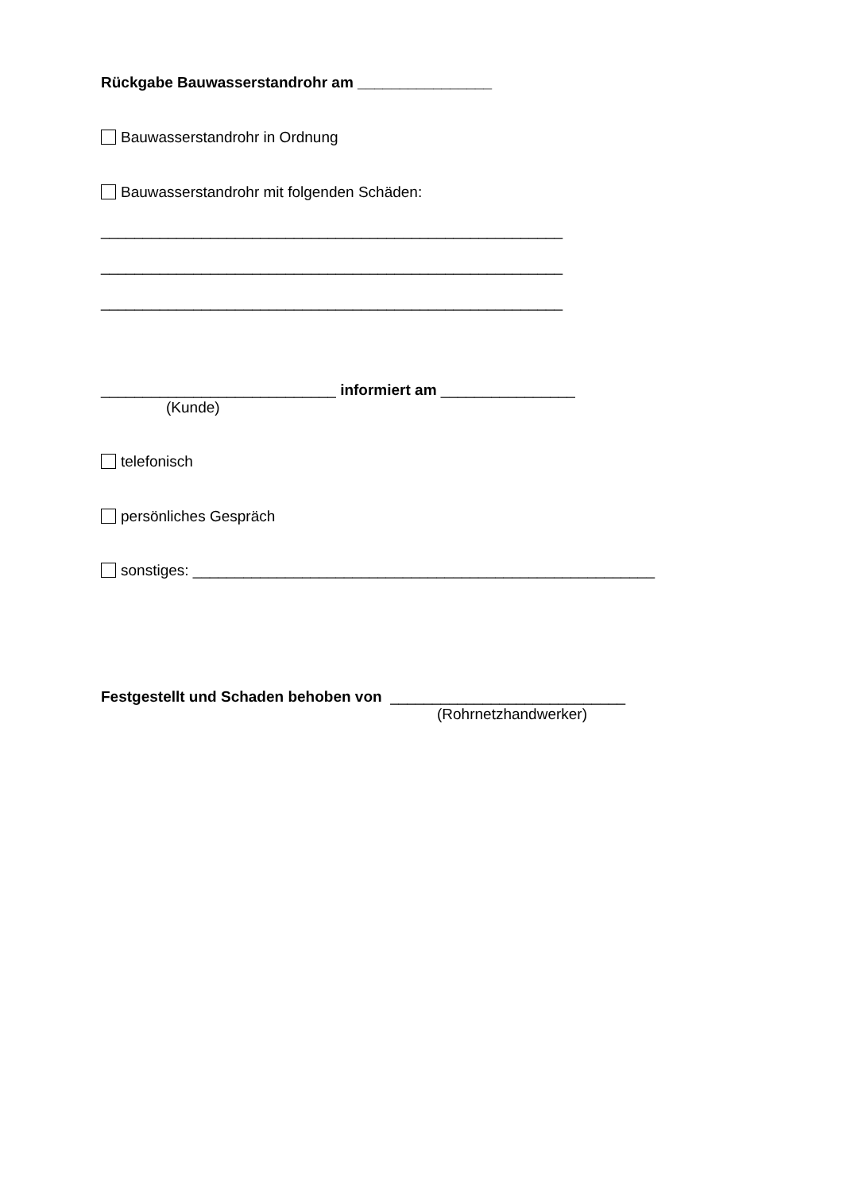Rückgabe Bauwasserstandrohr am ________________
Bauwasserstandrohr in Ordnung
Bauwasserstandrohr mit folgenden Schäden:
_______________________________________________________
_______________________________________________________
_______________________________________________________
____________________________ informiert am ________________
(Kunde)
telefonisch
persönliches Gespräch
sonstiges: _______________________________________________________
Festgestellt und Schaden behoben von ____________________________
(Rohrnetzhandwerker)